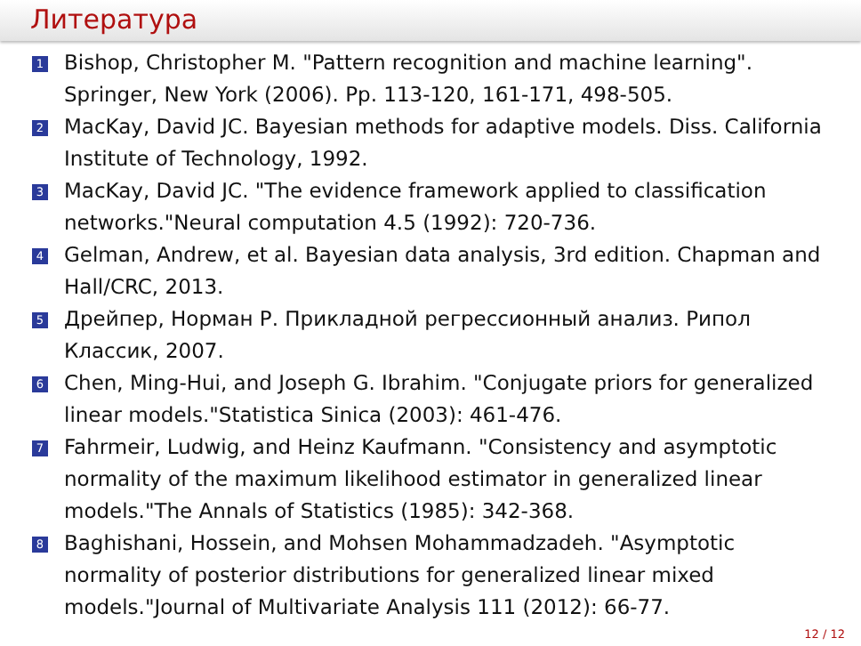Литература
1 Bishop, Christopher M. "Pattern recognition and machine learning". Springer, New York (2006). Pp. 113-120, 161-171, 498-505.
2 MacKay, David JC. Bayesian methods for adaptive models. Diss. California Institute of Technology, 1992.
3 MacKay, David JC. "The evidence framework applied to classification networks."Neural computation 4.5 (1992): 720-736.
4 Gelman, Andrew, et al. Bayesian data analysis, 3rd edition. Chapman and Hall/CRC, 2013.
5 Дрейпер, Норман Р. Прикладной регрессионный анализ. Рипол Классик, 2007.
6 Chen, Ming-Hui, and Joseph G. Ibrahim. "Conjugate priors for generalized linear models."Statistica Sinica (2003): 461-476.
7 Fahrmeir, Ludwig, and Heinz Kaufmann. "Consistency and asymptotic normality of the maximum likelihood estimator in generalized linear models."The Annals of Statistics (1985): 342-368.
8 Baghishani, Hossein, and Mohsen Mohammadzadeh. "Asymptotic normality of posterior distributions for generalized linear mixed models."Journal of Multivariate Analysis 111 (2012): 66-77.
12 / 12